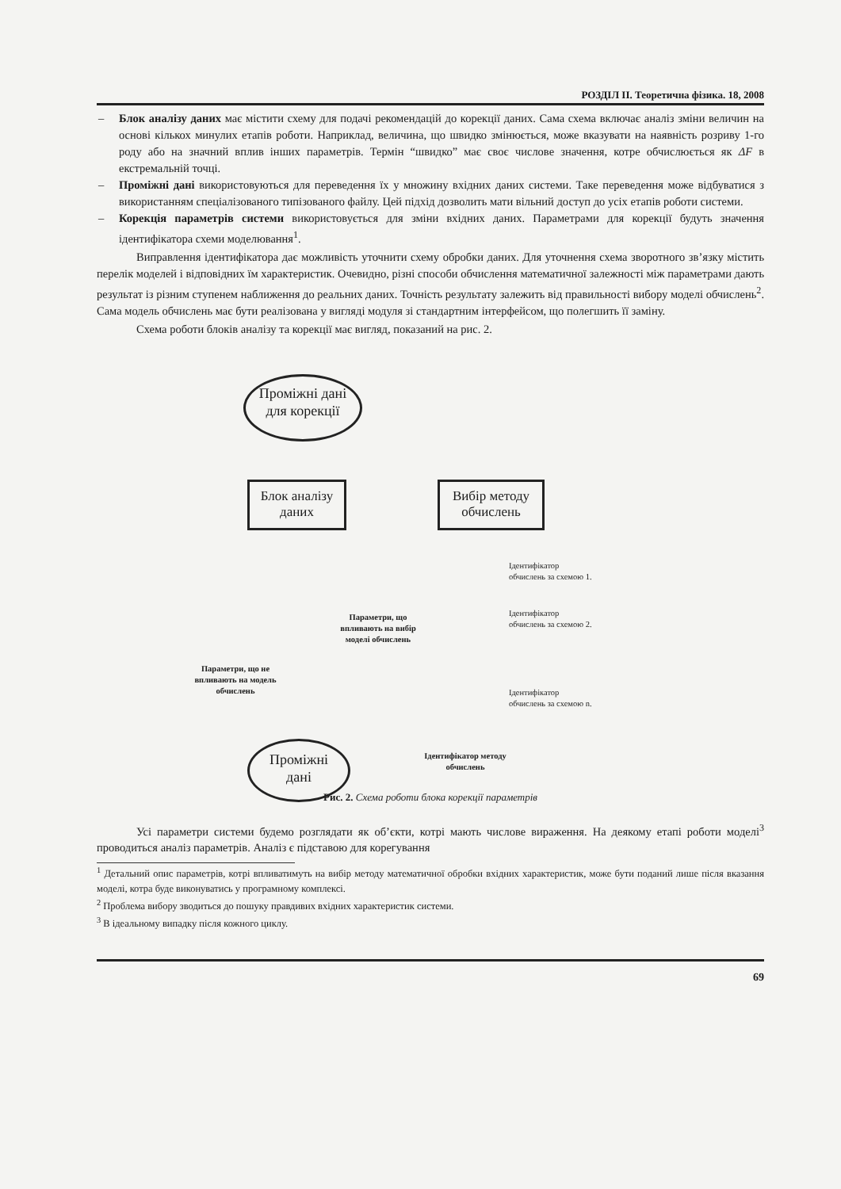РОЗДІЛ ІІ. Теоретична фізика. 18, 2008
– Блок аналізу даних має містити схему для подачі рекомендацій до корекції даних. Сама схема включає аналіз зміни величин на основі кількох минулих етапів роботи. Наприклад, величина, що швидко змінюється, може вказувати на наявність розриву 1-го роду або на значний вплив інших параметрів. Термін “швидко” має своє числове значення, котре обчислюється як ΔF в екстремальній точці.
– Проміжні дані використовуються для переведення їх у множину вхідних даних системи. Таке переведення може відбуватися з використанням спеціалізованого типізованого файлу. Цей підхід дозволить мати вільний доступ до усіх етапів роботи системи.
– Корекція параметрів системи використовується для зміни вхідних даних. Параметрами для корекції будуть значення ідентифікатора схеми моделювання<sup>1</sup>.
Виправлення ідентифікатора дає можливість уточнити схему обробки даних. Для уточнення схема зворотного зв’язку містить перелік моделей і відповідних їм характеристик. Очевидно, різні способи обчислення математичної залежності між параметрами дають результат із різним ступенем наближення до реальних даних. Точність результату залежить від правильності вибору моделі обчислень<sup>2</sup>. Сама модель обчислень має бути реалізована у вигляді модуля зі стандартним інтерфейсом, що полегшить її заміну.
Схема роботи блоків аналізу та корекції має вигляд, показаний на рис. 2.
Проміжні дані
для корекції
Блок аналізу
даних
Вибір методу
обчислень
Параметри, що впливають на вибір моделі обчислень
Параметри, що не впливають на модель обчислень
Ідентифікатор
обчислень за схемою 1.
Ідентифікатор
обчислень за схемою 2.
Ідентифікатор
обчислень за схемою n.
Ідентифікатор методу обчислень
Проміжні
дані
Рис. 2. Схема роботи блока корекції параметрів
Усі параметри системи будемо розглядати як об’єкти, котрі мають числове вираження. На деякому етапі роботи моделі<sup>3</sup> проводиться аналіз параметрів. Аналіз є підставою для корегування
<sup>1</sup> Детальний опис параметрів, котрі впливатимуть на вибір методу математичної обробки вхідних характеристик, може бути поданий лише після вказання моделі, котра буде виконуватись у програмному комплексі.
<sup>2</sup> Проблема вибору зводиться до пошуку правдивих вхідних характеристик системи.
<sup>3</sup> В ідеальному випадку після кожного циклу.
69